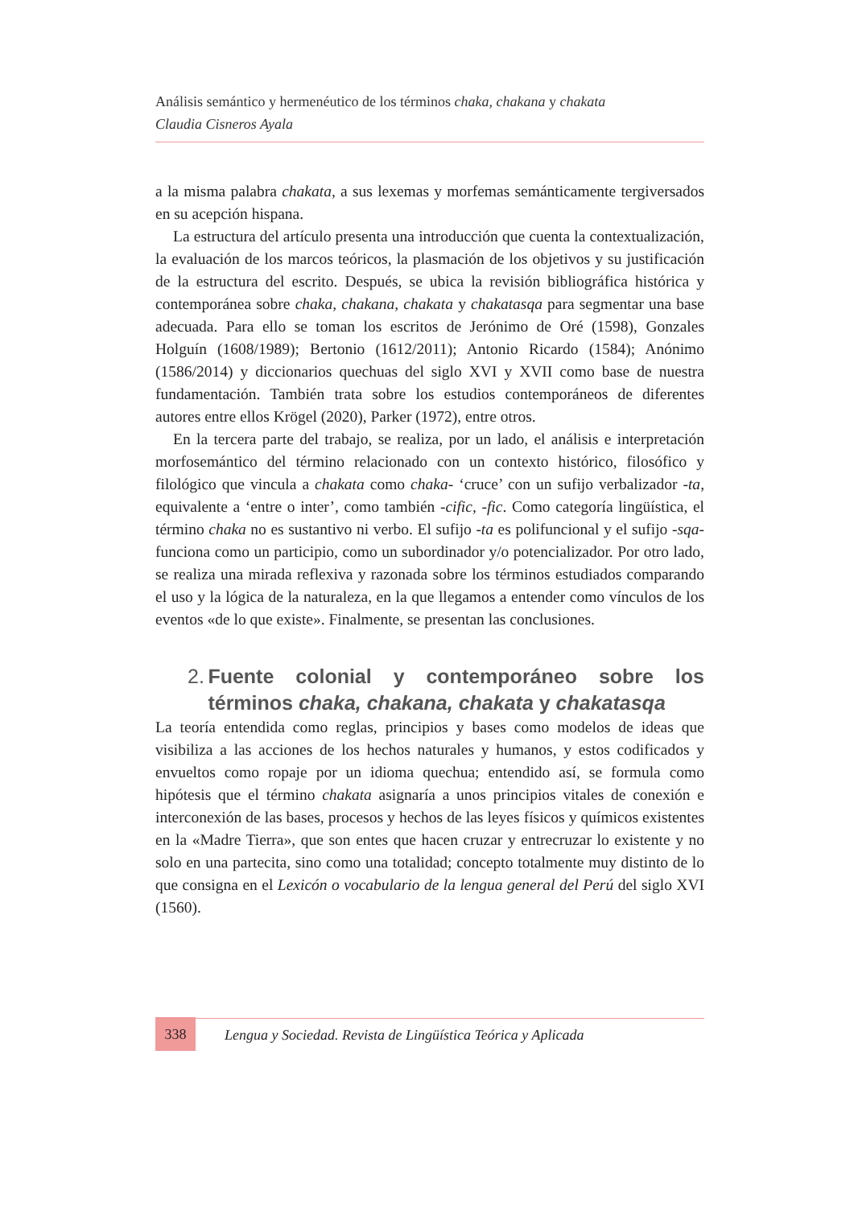Análisis semántico y hermenéutico de los términos chaka, chakana y chakata
Claudia Cisneros Ayala
a la misma palabra chakata, a sus lexemas y morfemas semánticamente tergiversados en su acepción hispana.
La estructura del artículo presenta una introducción que cuenta la contextualización, la evaluación de los marcos teóricos, la plasmación de los objetivos y su justificación de la estructura del escrito. Después, se ubica la revisión bibliográfica histórica y contemporánea sobre chaka, chakana, chakata y chakatasqa para segmentar una base adecuada. Para ello se toman los escritos de Jerónimo de Oré (1598), Gonzales Holguín (1608/1989); Bertonio (1612/2011); Antonio Ricardo (1584); Anónimo (1586/2014) y diccionarios quechuas del siglo XVI y XVII como base de nuestra fundamentación. También trata sobre los estudios contemporáneos de diferentes autores entre ellos Krögel (2020), Parker (1972), entre otros.
En la tercera parte del trabajo, se realiza, por un lado, el análisis e interpretación morfosemántico del término relacionado con un contexto histórico, filosófico y filológico que vincula a chakata como chaka- ‘cruce’ con un sufijo verbalizador -ta, equivalente a ‘entre o inter’, como también -cific, -fic. Como categoría lingüística, el término chaka no es sustantivo ni verbo. El sufijo -ta es polifuncional y el sufijo -sqa- funciona como un participio, como un subordinador y/o potencializador. Por otro lado, se realiza una mirada reflexiva y razonada sobre los términos estudiados comparando el uso y la lógica de la naturaleza, en la que llegamos a entender como vínculos de los eventos «de lo que existe». Finalmente, se presentan las conclusiones.
2. Fuente colonial y contemporáneo sobre los términos chaka, chakana, chakata y chakatasqa
La teoría entendida como reglas, principios y bases como modelos de ideas que visibiliza a las acciones de los hechos naturales y humanos, y estos codificados y envueltos como ropaje por un idioma quechua; entendido así, se formula como hipótesis que el término chakata asignaría a unos principios vitales de conexión e interconexión de las bases, procesos y hechos de las leyes físicos y químicos existentes en la «Madre Tierra», que son entes que hacen cruzar y entrecruzar lo existente y no solo en una partecita, sino como una totalidad; concepto totalmente muy distinto de lo que consigna en el Lexicón o vocabulario de la lengua general del Perú del siglo XVI (1560).
338 Lengua y Sociedad. Revista de Lingüística Teórica y Aplicada